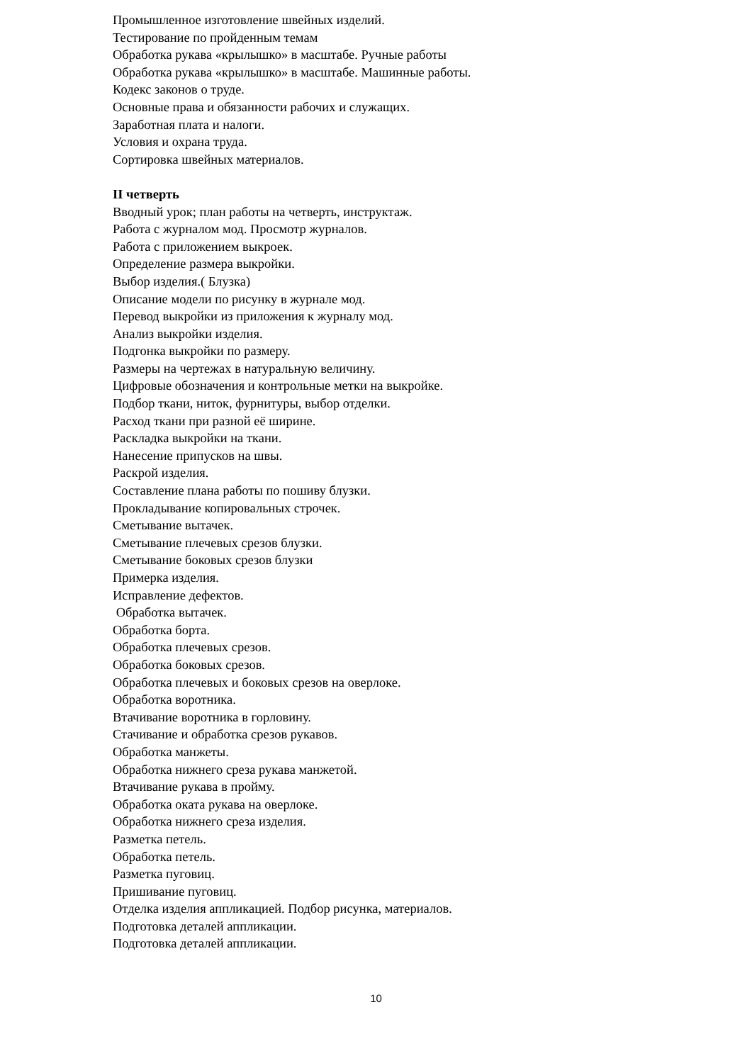Промышленное изготовление швейных изделий.
Тестирование по пройденным темам
Обработка рукава «крылышко» в масштабе. Ручные работы
Обработка рукава «крылышко» в масштабе. Машинные работы.
Кодекс законов о труде.
Основные права и обязанности рабочих и служащих.
Заработная плата и налоги.
Условия и охрана труда.
Сортировка швейных материалов.
II четверть
Вводный урок; план работы на четверть, инструктаж.
Работа с журналом мод. Просмотр журналов.
Работа с приложением выкроек.
Определение размера выкройки.
Выбор изделия.( Блузка)
Описание модели по рисунку в журнале мод.
Перевод выкройки из приложения к журналу мод.
Анализ выкройки изделия.
Подгонка выкройки по размеру.
Размеры на чертежах в натуральную величину.
Цифровые обозначения и контрольные метки на выкройке.
Подбор ткани, ниток, фурнитуры, выбор отделки.
Расход ткани при разной её ширине.
Раскладка выкройки на ткани.
Нанесение припусков на швы.
Раскрой изделия.
Составление плана работы по пошиву блузки.
Прокладывание копировальных строчек.
Сметывание вытачек.
Сметывание плечевых срезов блузки.
Сметывание боковых срезов блузки
Примерка изделия.
Исправление дефектов.
Обработка вытачек.
Обработка борта.
Обработка плечевых срезов.
Обработка боковых срезов.
Обработка плечевых и боковых срезов на оверлоке.
Обработка воротника.
Втачивание воротника в горловину.
Стачивание и обработка срезов рукавов.
Обработка манжеты.
Обработка нижнего среза рукава манжетой.
Втачивание рукава в пройму.
Обработка оката рукава на оверлоке.
Обработка нижнего среза изделия.
Разметка петель.
Обработка петель.
Разметка пуговиц.
Пришивание пуговиц.
Отделка изделия аппликацией. Подбор рисунка, материалов.
Подготовка деталей аппликации.
Подготовка деталей аппликации.
10